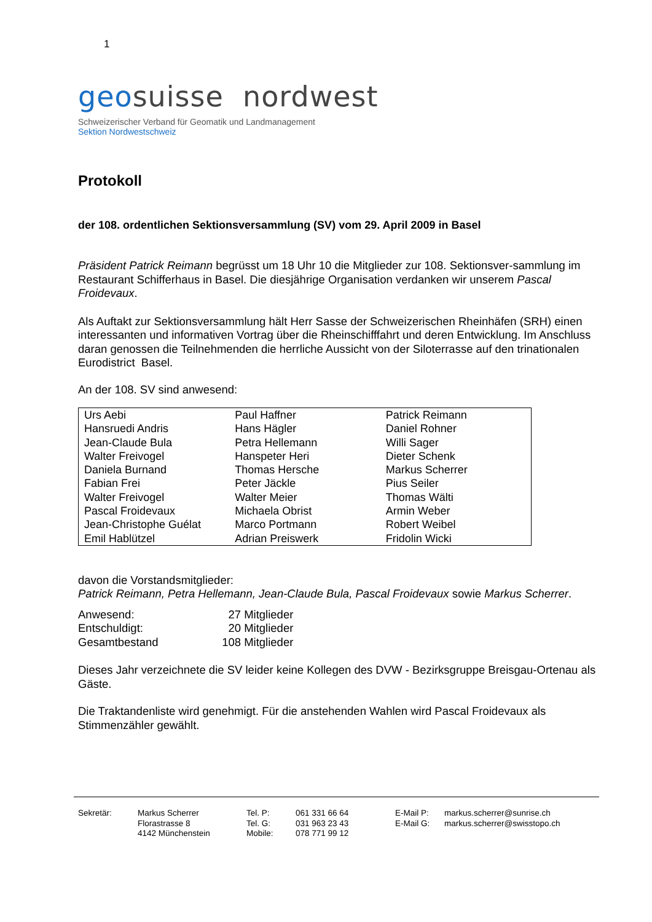1
geosuisse nordwest
Schweizerischer Verband für Geomatik und Landmanagement
Sektion Nordwestschweiz
Protokoll
der 108. ordentlichen Sektionsversammlung (SV) vom 29. April 2009 in Basel
Präsident Patrick Reimann begrüsst um 18 Uhr 10 die Mitglieder zur 108. Sektionsver-sammlung im Restaurant Schifferhaus in Basel. Die diesjährige Organisation verdanken wir unserem Pascal Froidevaux.
Als Auftakt zur Sektionsversammlung hält Herr Sasse der Schweizerischen Rheinhäfen (SRH) einen interessanten und informativen Vortrag über die Rheinschifffahrt und deren Entwicklung. Im Anschluss daran genossen die Teilnehmenden die herrliche Aussicht von der Siloterrasse auf den trinationalen Eurodistrict Basel.
An der 108. SV sind anwesend:
| Urs Aebi | Paul Haffner | Patrick Reimann |
| Hansruedi Andris | Hans Hägler | Daniel Rohner |
| Jean-Claude Bula | Petra Hellemann | Willi Sager |
| Walter Freivogel | Hanspeter Heri | Dieter Schenk |
| Daniela Burnand | Thomas Hersche | Markus Scherrer |
| Fabian Frei | Peter Jäckle | Pius Seiler |
| Walter Freivogel | Walter Meier | Thomas Wälti |
| Pascal Froidevaux | Michaela Obrist | Armin Weber |
| Jean-Christophe Guélat | Marco Portmann | Robert Weibel |
| Emil Hablützel | Adrian Preiswerk | Fridolin Wicki |
davon die Vorstandsmitglieder:
Patrick Reimann, Petra Hellemann, Jean-Claude Bula, Pascal Froidevaux sowie Markus Scherrer.
| Anwesend: | 27 | Mitglieder |
| Entschuldigt: | 20 | Mitglieder |
| Gesamtbestand | 108 | Mitglieder |
Dieses Jahr verzeichnete die SV leider keine Kollegen des DVW - Bezirksgruppe Breisgau-Ortenau als Gäste.
Die Traktandenliste wird genehmigt. Für die anstehenden Wahlen wird Pascal Froidevaux als Stimmenzähler gewählt.
| Sekretär: | Markus Scherrer Florastrasse 8 4142 Münchenstein | Tel. P: Tel. G: Mobile: | 061 331 66 64 031 963 23 43 078 771 99 12 | E-Mail P: E-Mail G: | markus.scherrer@sunrise.ch markus.scherrer@swisstopo.ch |